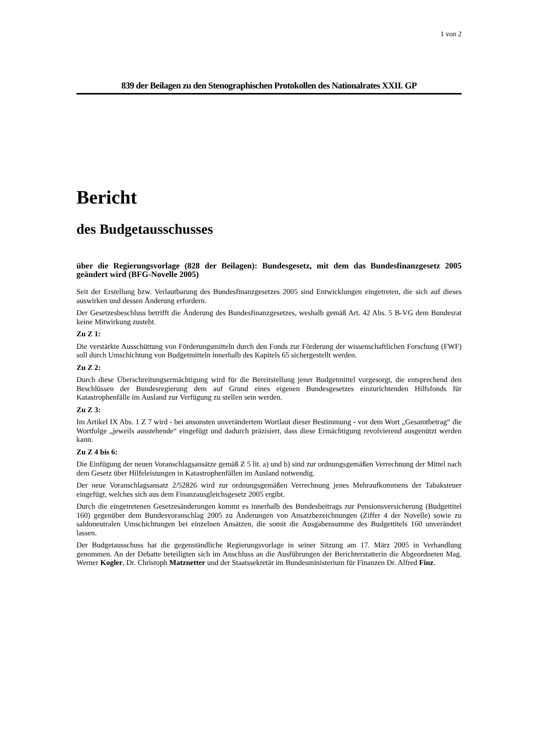1 von 2
839 der Beilagen zu den Stenographischen Protokollen des Nationalrates XXII. GP
Bericht
des Budgetausschusses
über die Regierungsvorlage (828 der Beilagen): Bundesgesetz, mit dem das Bundesfinanzgesetz 2005 geändert wird (BFG-Novelle 2005)
Seit der Erstellung bzw. Verlautbarung des Bundesfinanzgesetzes 2005 sind Entwicklungen eingetreten, die sich auf dieses auswirken und dessen Änderung erfordern.
Der Gesetzesbeschluss betrifft die Änderung des Bundesfinanzgesetzes, weshalb gemäß Art. 42 Abs. 5 B-VG dem Bundesrat keine Mitwirkung zusteht.
Zu Z 1:
Die verstärkte Ausschüttung von Förderungsmitteln durch den Fonds zur Förderung der wissenschaftlichen Forschung (FWF) soll durch Umschichtung von Budgetmitteln innerhalb des Kapitels 65 sichergestellt werden.
Zu Z 2:
Durch diese Überschreitungsermächtigung wird für die Bereitstellung jener Budgetmittel vorgesorgt, die entsprechend den Beschlüssen der Bundesregierung dem auf Grund eines eigenen Bundesgesetzes einzurichtenden Hilfsfonds für Katastrophenfälle im Ausland zur Verfügung zu stellen sein werden.
Zu Z 3:
Im Artikel IX Abs. 1 Z 7 wird - bei ansonsten unverändertem Wortlaut dieser Bestimmung - vor dem Wort „Gesamtbetrag“ die Wortfolge „jeweils ausstehende“ eingefügt und dadurch präzisiert, dass diese Ermächtigung revolvierend ausgenützt werden kann.
Zu Z 4 bis 6:
Die Einfügung der neuen Voranschlagsansätze gemäß Z 5 lit. a) und b) sind zur ordnungsgemäßen Verrechnung der Mittel nach dem Gesetz über Hilfeleistungen in Katastrophenfällen im Ausland notwendig.
Der neue Voranschlagsansatz 2/52826 wird zur ordnungsgemäßen Verrechnung jenes Mehraufkommens der Tabaksteuer eingefügt, welches sich aus dem Finanzausgleichsgesetz 2005 ergibt.
Durch die eingetretenen Gesetzesänderungen kommt es innerhalb des Bundesbeitrags zur Pensionsversicherung (Budgettitel 160) gegenüber dem Bundesvoranschlag 2005 zu Änderungen von Ansatzbezeichnungen (Ziffer 4 der Novelle) sowie zu saldoneutralen Umschichtungen bei einzelnen Ansätzen, die somit die Ausgabensumme des Budgettitels 160 unverändert lassen.
Der Budgetausschuss hat die gegenständliche Regierungsvorlage in seiner Sitzung am 17. März 2005 in Verhandlung genommen. An der Debatte beteiligten sich im Anschluss an die Ausführungen der Berichterstatterin die Abgeordneten Mag. Werner Kogler, Dr. Christoph Matznetter und der Staatssekretär im Bundesministerium für Finanzen Dr. Alfred Finz.